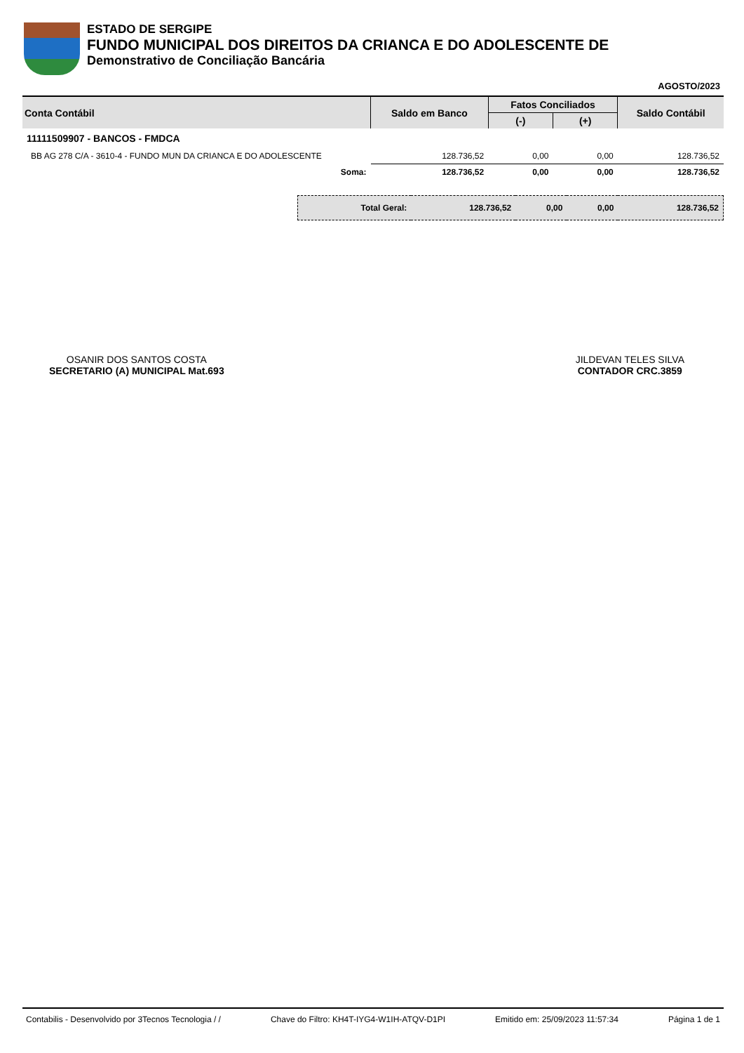ESTADO DE SERGIPE
FUNDO MUNICIPAL DOS DIREITOS DA CRIANCA E DO ADOLESCENTE DE
Demonstrativo de Conciliação Bancária
AGOSTO/2023
| Conta Contábil | Saldo em Banco | Fatos Conciliados | | Saldo Contábil |
| --- | --- | --- | --- | --- |
| | | (-) | (+) | |
| 11111509907 - BANCOS - FMDCA | | | | |
| BB AG 278 C/A - 3610-4 - FUNDO MUN DA CRIANCA E DO ADOLESCENTE | 128.736,52 | 0,00 | 0,00 | 128.736,52 |
| Soma: | 128.736,52 | 0,00 | 0,00 | 128.736,52 |
| Total Geral: | 128.736,52 | 0,00 | 0,00 | 128.736,52 |
OSANIR DOS SANTOS COSTA
SECRETARIO (A) MUNICIPAL Mat.693
JILDEVAN TELES SILVA
CONTADOR CRC.3859
Contabilis - Desenvolvido por 3Tecnos Tecnologia / / Chave do Filtro: KH4T-IYG4-W1IH-ATQV-D1PI Emitido em: 25/09/2023 11:57:34 Página 1 de 1